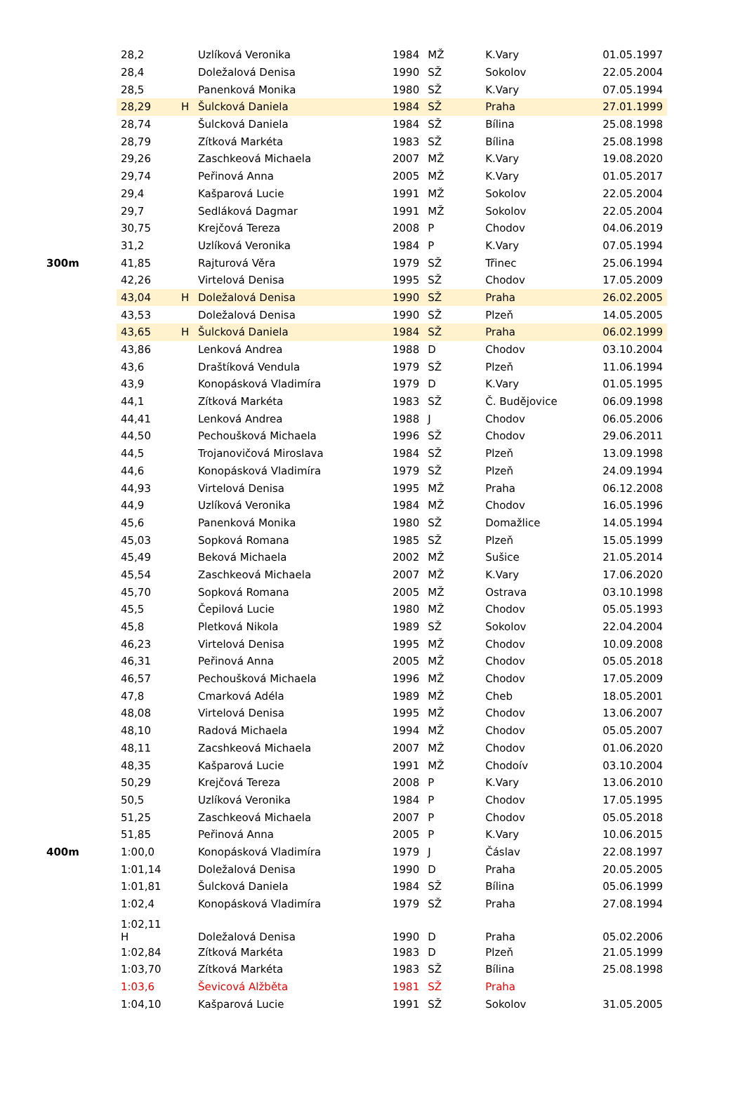| | 28,2 | | Uzlíková Veronika | 1984 | MŽ | K.Vary | 01.05.1997 |
| | 28,4 | | Doležalová Denisa | 1990 | SŽ | Sokolov | 22.05.2004 |
| | 28,5 | | Panenková Monika | 1980 | SŽ | K.Vary | 07.05.1994 |
| | 28,29 | H | Šulcková Daniela | 1984 | SŽ | Praha | 27.01.1999 |
| | 28,74 | | Šulcková Daniela | 1984 | SŽ | Bílina | 25.08.1998 |
| | 28,79 | | Zítková Markéta | 1983 | SŽ | Bílina | 25.08.1998 |
| | 29,26 | | Zaschkeová Michaela | 2007 | MŽ | K.Vary | 19.08.2020 |
| | 29,74 | | Peřinová Anna | 2005 | MŽ | K.Vary | 01.05.2017 |
| | 29,4 | | Kašparová Lucie | 1991 | MŽ | Sokolov | 22.05.2004 |
| | 29,7 | | Sedláková Dagmar | 1991 | MŽ | Sokolov | 22.05.2004 |
| | 30,75 | | Krejčová Tereza | 2008 | P | Chodov | 04.06.2019 |
| | 31,2 | | Uzlíková Veronika | 1984 | P | K.Vary | 07.05.1994 |
| 300m | 41,85 | | Rajturová Věra | 1979 | SŽ | Třinec | 25.06.1994 |
| | 42,26 | | Virtelová Denisa | 1995 | SŽ | Chodov | 17.05.2009 |
| | 43,04 | H | Doležalová Denisa | 1990 | SŽ | Praha | 26.02.2005 |
| | 43,53 | | Doležalová Denisa | 1990 | SŽ | Plzeň | 14.05.2005 |
| | 43,65 | H | Šulcková Daniela | 1984 | SŽ | Praha | 06.02.1999 |
| | 43,86 | | Lenková Andrea | 1988 | D | Chodov | 03.10.2004 |
| | 43,6 | | Draštíková Vendula | 1979 | SŽ | Plzeň | 11.06.1994 |
| | 43,9 | | Konopásková Vladimíra | 1979 | D | K.Vary | 01.05.1995 |
| | 44,1 | | Zítková Markéta | 1983 | SŽ | Č. Budějovice | 06.09.1998 |
| | 44,41 | | Lenková Andrea | 1988 | J | Chodov | 06.05.2006 |
| | 44,50 | | Pechoušková Michaela | 1996 | SŽ | Chodov | 29.06.2011 |
| | 44,5 | | Trojanovičová Miroslava | 1984 | SŽ | Plzeň | 13.09.1998 |
| | 44,6 | | Konopásková Vladimíra | 1979 | SŽ | Plzeň | 24.09.1994 |
| | 44,93 | | Virtelová Denisa | 1995 | MŽ | Praha | 06.12.2008 |
| | 44,9 | | Uzlíková Veronika | 1984 | MŽ | Chodov | 16.05.1996 |
| | 45,6 | | Panenková Monika | 1980 | SŽ | Domažlice | 14.05.1994 |
| | 45,03 | | Sopková Romana | 1985 | SŽ | Plzeň | 15.05.1999 |
| | 45,49 | | Beková Michaela | 2002 | MŽ | Sušice | 21.05.2014 |
| | 45,54 | | Zaschkeová Michaela | 2007 | MŽ | K.Vary | 17.06.2020 |
| | 45,70 | | Sopková Romana | 2005 | MŽ | Ostrava | 03.10.1998 |
| | 45,5 | | Čepilová Lucie | 1980 | MŽ | Chodov | 05.05.1993 |
| | 45,8 | | Pletková Nikola | 1989 | SŽ | Sokolov | 22.04.2004 |
| | 46,23 | | Virtelová Denisa | 1995 | MŽ | Chodov | 10.09.2008 |
| | 46,31 | | Peřinová Anna | 2005 | MŽ | Chodov | 05.05.2018 |
| | 46,57 | | Pechoušková Michaela | 1996 | MŽ | Chodov | 17.05.2009 |
| | 47,8 | | Cmarková Adéla | 1989 | MŽ | Cheb | 18.05.2001 |
| | 48,08 | | Virtelová Denisa | 1995 | MŽ | Chodov | 13.06.2007 |
| | 48,10 | | Radová Michaela | 1994 | MŽ | Chodov | 05.05.2007 |
| | 48,11 | | Zacshkeová Michaela | 2007 | MŽ | Chodov | 01.06.2020 |
| | 48,35 | | Kašparová Lucie | 1991 | MŽ | Chodoív | 03.10.2004 |
| | 50,29 | | Krejčová Tereza | 2008 | P | K.Vary | 13.06.2010 |
| | 50,5 | | Uzlíková Veronika | 1984 | P | Chodov | 17.05.1995 |
| | 51,25 | | Zaschkeová Michaela | 2007 | P | Chodov | 05.05.2018 |
| | 51,85 | | Peřinová Anna | 2005 | P | K.Vary | 10.06.2015 |
| 400m | 1:00,0 | | Konopásková Vladimíra | 1979 | J | Čáslav | 22.08.1997 |
| | 1:01,14 | | Doležalová Denisa | 1990 | D | Praha | 20.05.2005 |
| | 1:01,81 | | Šulcková Daniela | 1984 | SŽ | Bílina | 05.06.1999 |
| | 1:02,4 | | Konopásková Vladimíra | 1979 | SŽ | Praha | 27.08.1994 |
| | 1:02,11 H | | Doležalová Denisa | 1990 | D | Praha | 05.02.2006 |
| | 1:02,84 | | Zítková Markéta | 1983 | D | Plzeň | 21.05.1999 |
| | 1:03,70 | | Zítková Markéta | 1983 | SŽ | Bílina | 25.08.1998 |
| | 1:03,6 | | Ševicová Alžběta | 1981 | SŽ | Praha | |
| | 1:04,10 | | Kašparová Lucie | 1991 | SŽ | Sokolov | 31.05.2005 |